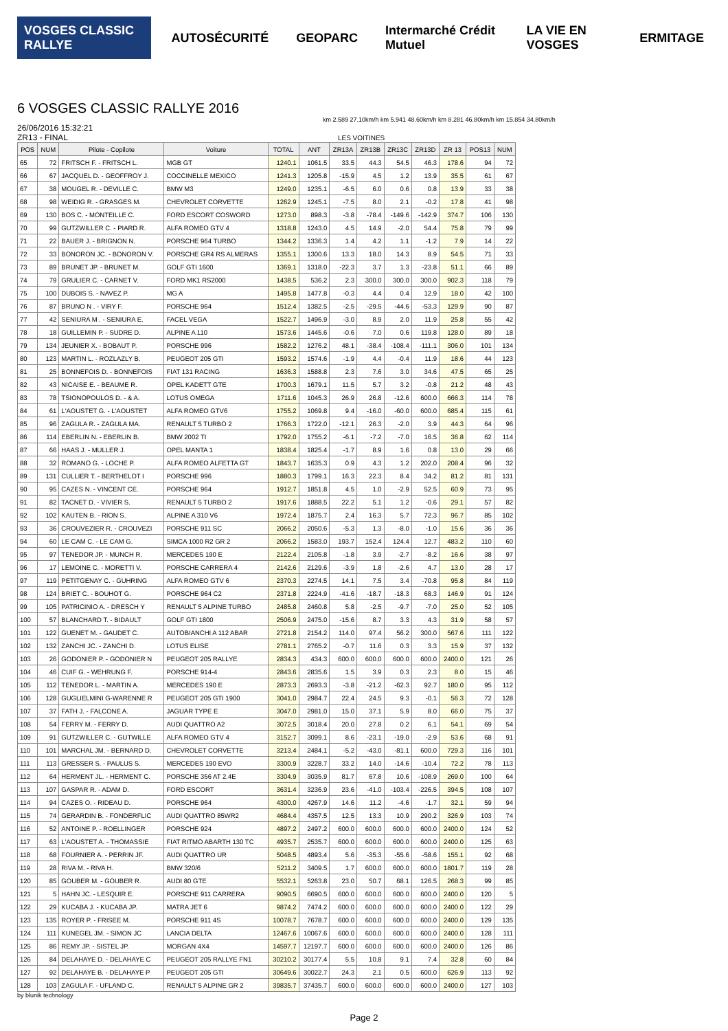VOSGES CLASSIC RALLYE AUTOSÉCURITÉ GEOPARC Intermarché Crédit Mutuel LA VIE EN VOSGES ERMITAGE
6 VOSGES CLASSIC RALLYE 2016
km 2.589 27.10km/h km 5.941 48.60km/h km 8.281 46.80km/h km 15.854 34.80km/h
26/06/2016 15:32:21
ZR13 - FINAL LES VOITINES
| POS | NUM | Pilote - Copilote | Voiture | TOTAL | ANT | ZR13A | ZR13B | ZR13C | ZR13D | ZR 13 | POS13 | NUM |
| --- | --- | --- | --- | --- | --- | --- | --- | --- | --- | --- | --- | --- |
| 65 | 72 | FRITSCH F. - FRITSCH L. | MGB GT | 1240.1 | 1061.5 | 33.5 | 44.3 | 54.5 | 46.3 | 178.6 | 94 | 72 |
| 66 | 67 | JACQUEL D. - GEOFFROY J. | COCCINELLE MEXICO | 1241.3 | 1205.8 | -15.9 | 4.5 | 1.2 | 13.9 | 35.5 | 61 | 67 |
| 67 | 38 | MOUGEL R. - DEVILLE C. | BMW M3 | 1249.0 | 1235.1 | -6.5 | 6.0 | 0.6 | 0.8 | 13.9 | 33 | 38 |
| 68 | 98 | WEIDIG R. - GRASGES M. | CHEVROLET CORVETTE | 1262.9 | 1245.1 | -7.5 | 8.0 | 2.1 | -0.2 | 17.8 | 41 | 98 |
| 69 | 130 | BOS C. - MONTEILLE C. | FORD ESCORT COSWORD | 1273.0 | 898.3 | -3.8 | -78.4 | -149.6 | -142.9 | 374.7 | 106 | 130 |
| 70 | 99 | GUTZWILLER C. - PIARD R. | ALFA ROMEO GTV 4 | 1318.8 | 1243.0 | 4.5 | 14.9 | -2.0 | 54.4 | 75.8 | 79 | 99 |
| 71 | 22 | BAUER J. - BRIGNON N. | PORSCHE 964 TURBO | 1344.2 | 1336.3 | 1.4 | 4.2 | 1.1 | -1.2 | 7.9 | 14 | 22 |
| 72 | 33 | BONORON JC. - BONORON V. | PORSCHE GR4 RS ALMERAS | 1355.1 | 1300.6 | 13.3 | 18.0 | 14.3 | 8.9 | 54.5 | 71 | 33 |
| 73 | 89 | BRUNET JP. - BRUNET M. | GOLF GTI 1600 | 1369.1 | 1318.0 | -22.3 | 3.7 | 1.3 | -23.8 | 51.1 | 66 | 89 |
| 74 | 79 | GRULIER C. - CARNET V. | FORD MK1 RS2000 | 1438.5 | 536.2 | 2.3 | 300.0 | 300.0 | 300.0 | 902.3 | 118 | 79 |
| 75 | 100 | DUBOIS S. - NAVEZ P. | MG A | 1495.8 | 1477.8 | -0.3 | 4.4 | 0.4 | 12.9 | 18.0 | 42 | 100 |
| 76 | 87 | BRUNO N . - VIRY F. | PORSCHE 964 | 1512.4 | 1382.5 | -2.5 | -29.5 | -44.6 | -53.3 | 129.9 | 90 | 87 |
| 77 | 42 | SENIURA M . - SENIURA E. | FACEL VEGA | 1522.7 | 1496.9 | -3.0 | 8.9 | 2.0 | 11.9 | 25.8 | 55 | 42 |
| 78 | 18 | GUILLEMIN P. - SUDRE D. | ALPINE A 110 | 1573.6 | 1445.6 | -0.6 | 7.0 | 0.6 | 119.8 | 128.0 | 89 | 18 |
| 79 | 134 | JEUNIER X. - BOBAUT P. | PORSCHE 996 | 1582.2 | 1276.2 | 48.1 | -38.4 | -108.4 | -111.1 | 306.0 | 101 | 134 |
| 80 | 123 | MARTIN L. - ROZLAZLY B. | PEUGEOT 205 GTI | 1593.2 | 1574.6 | -1.9 | 4.4 | -0.4 | 11.9 | 18.6 | 44 | 123 |
| 81 | 25 | BONNEFOIS D. - BONNEFOIS | FIAT 131 RACING | 1636.3 | 1588.8 | 2.3 | 7.6 | 3.0 | 34.6 | 47.5 | 65 | 25 |
| 82 | 43 | NICAISE E. - BEAUME R. | OPEL KADETT GTE | 1700.3 | 1679.1 | 11.5 | 5.7 | 3.2 | -0.8 | 21.2 | 48 | 43 |
| 83 | 78 | TSIONOPOULOS D. - & A. | LOTUS OMEGA | 1711.6 | 1045.3 | 26.9 | 26.8 | -12.6 | 600.0 | 666.3 | 114 | 78 |
| 84 | 61 | L'AOUSTET G. - L'AOUSTET | ALFA ROMEO GTV6 | 1755.2 | 1069.8 | 9.4 | -16.0 | -60.0 | 600.0 | 685.4 | 115 | 61 |
| 85 | 96 | ZAGULA R. - ZAGULA MA. | RENAULT 5 TURBO 2 | 1766.3 | 1722.0 | -12.1 | 26.3 | -2.0 | 3.9 | 44.3 | 64 | 96 |
| 86 | 114 | EBERLIN N. - EBERLIN B. | BMW 2002 TI | 1792.0 | 1755.2 | -6.1 | -7.2 | -7.0 | 16.5 | 36.8 | 62 | 114 |
| 87 | 66 | HAAS J. - MULLER J. | OPEL MANTA 1 | 1838.4 | 1825.4 | -1.7 | 8.9 | 1.6 | 0.8 | 13.0 | 29 | 66 |
| 88 | 32 | ROMANO G. - LOCHE P. | ALFA ROMEO ALFETTA GT | 1843.7 | 1635.3 | 0.9 | 4.3 | 1.2 | 202.0 | 208.4 | 96 | 32 |
| 89 | 131 | CULLIER T. - BERTHELOT I | PORSCHE 996 | 1880.3 | 1799.1 | 16.3 | 22.3 | 8.4 | 34.2 | 81.2 | 81 | 131 |
| 90 | 95 | CAZES N. - VINCENT CE. | PORSCHE 964 | 1912.7 | 1851.8 | 4.5 | 1.0 | -2.9 | 52.5 | 60.9 | 73 | 95 |
| 91 | 82 | TACNET D. - VIVIER S. | RENAULT 5 TURBO 2 | 1917.6 | 1888.5 | 22.2 | 5.1 | 1.2 | -0.6 | 29.1 | 57 | 82 |
| 92 | 102 | KAUTEN B. - RION S. | ALPINE A 310 V6 | 1972.4 | 1875.7 | 2.4 | 16.3 | 5.7 | 72.3 | 96.7 | 85 | 102 |
| 93 | 36 | CROUVEZIER R. - CROUVEZI | PORSCHE 911 SC | 2066.2 | 2050.6 | -5.3 | 1.3 | -8.0 | -1.0 | 15.6 | 36 | 36 |
| 94 | 60 | LE CAM C. - LE CAM G. | SIMCA 1000 R2 GR 2 | 2066.2 | 1583.0 | 193.7 | 152.4 | 124.4 | 12.7 | 483.2 | 110 | 60 |
| 95 | 97 | TENEDOR JP. - MUNCH R. | MERCEDES 190 E | 2122.4 | 2105.8 | -1.8 | 3.9 | -2.7 | -8.2 | 16.6 | 38 | 97 |
| 96 | 17 | LEMOINE C. - MORETTI V. | PORSCHE CARRERA 4 | 2142.6 | 2129.6 | -3.9 | 1.8 | -2.6 | 4.7 | 13.0 | 28 | 17 |
| 97 | 119 | PETITGENAY C. - GUHRING | ALFA ROMEO GTV 6 | 2370.3 | 2274.5 | 14.1 | 7.5 | 3.4 | -70.8 | 95.8 | 84 | 119 |
| 98 | 124 | BRIET C. - BOUHOT G. | PORSCHE 964 C2 | 2371.8 | 2224.9 | -41.6 | -18.7 | -18.3 | 68.3 | 146.9 | 91 | 124 |
| 99 | 105 | PATRICINIO A. - DRESCH Y | RENAULT 5 ALPINE TURBO | 2485.8 | 2460.8 | 5.8 | -2.5 | -9.7 | -7.0 | 25.0 | 52 | 105 |
| 100 | 57 | BLANCHARD T. - BIDAULT | GOLF GTI 1800 | 2506.9 | 2475.0 | -15.6 | 8.7 | 3.3 | 4.3 | 31.9 | 58 | 57 |
| 101 | 122 | GUENET M. - GAUDET C. | AUTOBIANCHI A 112 ABAR | 2721.8 | 2154.2 | 114.0 | 97.4 | 56.2 | 300.0 | 567.6 | 111 | 122 |
| 102 | 132 | ZANCHI JC. - ZANCHI D. | LOTUS ELISE | 2781.1 | 2765.2 | -0.7 | 11.6 | 0.3 | 3.3 | 15.9 | 37 | 132 |
| 103 | 26 | GODONIER P. - GODONIER N | PEUGEOT 205 RALLYE | 2834.3 | 434.3 | 600.0 | 600.0 | 600.0 | 600.0 | 2400.0 | 121 | 26 |
| 104 | 46 | CUIF G. - WEHRUNG F. | PORSCHE 914-4 | 2843.6 | 2835.6 | 1.5 | 3.9 | 0.3 | 2.3 | 8.0 | 15 | 46 |
| 105 | 112 | TENEDOR L. - MARTIN A. | MERCEDES 190 E | 2873.3 | 2693.3 | -3.8 | -21.2 | -62.3 | 92.7 | 180.0 | 95 | 112 |
| 106 | 128 | GUGLIELMINI G-WARENNE R | PEUGEOT 205 GTI 1900 | 3041.0 | 2984.7 | 22.4 | 24.5 | 9.3 | -0.1 | 56.3 | 72 | 128 |
| 107 | 37 | FATH J. - FALCONE A. | JAGUAR TYPE E | 3047.0 | 2981.0 | 15.0 | 37.1 | 5.9 | 8.0 | 66.0 | 75 | 37 |
| 108 | 54 | FERRY M. - FERRY D. | AUDI QUATTRO A2 | 3072.5 | 3018.4 | 20.0 | 27.8 | 0.2 | 6.1 | 54.1 | 69 | 54 |
| 109 | 91 | GUTZWILLER C. - GUTWILLE | ALFA ROMEO GTV 4 | 3152.7 | 3099.1 | 8.6 | -23.1 | -19.0 | -2.9 | 53.6 | 68 | 91 |
| 110 | 101 | MARCHAL JM. - BERNARD D. | CHEVROLET CORVETTE | 3213.4 | 2484.1 | -5.2 | -43.0 | -81.1 | 600.0 | 729.3 | 116 | 101 |
| 111 | 113 | GRESSER S. - PAULUS S. | MERCEDES 190 EVO | 3300.9 | 3228.7 | 33.2 | 14.0 | -14.6 | -10.4 | 72.2 | 78 | 113 |
| 112 | 64 | HERMENT JL. - HERMENT C. | PORSCHE 356 AT 2.4E | 3304.9 | 3035.9 | 81.7 | 67.8 | 10.6 | -108.9 | 269.0 | 100 | 64 |
| 113 | 107 | GASPAR R. - ADAM D. | FORD ESCORT | 3631.4 | 3236.9 | 23.6 | -41.0 | -103.4 | -226.5 | 394.5 | 108 | 107 |
| 114 | 94 | CAZES O. - RIDEAU D. | PORSCHE 964 | 4300.0 | 4267.9 | 14.6 | 11.2 | -4.6 | -1.7 | 32.1 | 59 | 94 |
| 115 | 74 | GERARDIN B. - FONDERFLIC | AUDI QUATTRO 85WR2 | 4684.4 | 4357.5 | 12.5 | 13.3 | 10.9 | 290.2 | 326.9 | 103 | 74 |
| 116 | 52 | ANTOINE P. - ROELLINGER | PORSCHE 924 | 4897.2 | 2497.2 | 600.0 | 600.0 | 600.0 | 600.0 | 2400.0 | 124 | 52 |
| 117 | 63 | L'AOUSTET A. - THOMASSIE | FIAT RITMO ABARTH 130 TC | 4935.7 | 2535.7 | 600.0 | 600.0 | 600.0 | 600.0 | 2400.0 | 125 | 63 |
| 118 | 68 | FOURNIER A. - PERRIN JF. | AUDI QUATTRO UR | 5048.5 | 4893.4 | 5.6 | -35.3 | -55.6 | -58.6 | 155.1 | 92 | 68 |
| 119 | 28 | RIVA M. - RIVA H. | BMW 320/6 | 5211.2 | 3409.5 | 1.7 | 600.0 | 600.0 | 600.0 | 1801.7 | 119 | 28 |
| 120 | 85 | GOUBER M. - GOUBER R. | AUDI 80 GTE | 5532.1 | 5263.8 | 23.0 | 50.7 | 68.1 | 126.5 | 268.3 | 99 | 85 |
| 121 | 5 | HAHN JC. - LESQUIR E. | PORSCHE 911 CARRERA | 9090.5 | 6690.5 | 600.0 | 600.0 | 600.0 | 600.0 | 2400.0 | 120 | 5 |
| 122 | 29 | KUCABA J. - KUCABA JP. | MATRA JET 6 | 9874.2 | 7474.2 | 600.0 | 600.0 | 600.0 | 600.0 | 2400.0 | 122 | 29 |
| 123 | 135 | ROYER P. - FRISEE M. | PORSCHE 911 4S | 10078.7 | 7678.7 | 600.0 | 600.0 | 600.0 | 600.0 | 2400.0 | 129 | 135 |
| 124 | 111 | KUNEGEL JM. - SIMON JC | LANCIA DELTA | 12467.6 | 10067.6 | 600.0 | 600.0 | 600.0 | 600.0 | 2400.0 | 128 | 111 |
| 125 | 86 | REMY JP. - SISTEL JP. | MORGAN 4X4 | 14597.7 | 12197.7 | 600.0 | 600.0 | 600.0 | 600.0 | 2400.0 | 126 | 86 |
| 126 | 84 | DELAHAYE D. - DELAHAYE C | PEUGEOT 205 RALLYE FN1 | 30210.2 | 30177.4 | 5.5 | 10.8 | 9.1 | 7.4 | 32.8 | 60 | 84 |
| 127 | 92 | DELAHAYE B. - DELAHAYE P | PEUGEOT 205 GTI | 30649.6 | 30022.7 | 24.3 | 2.1 | 0.5 | 600.0 | 626.9 | 113 | 92 |
| 128 | 103 | ZAGULA F. - UFLAND C. | RENAULT 5 ALPINE GR 2 | 39835.7 | 37435.7 | 600.0 | 600.0 | 600.0 | 600.0 | 2400.0 | 127 | 103 |
by blunik technology
Page 2